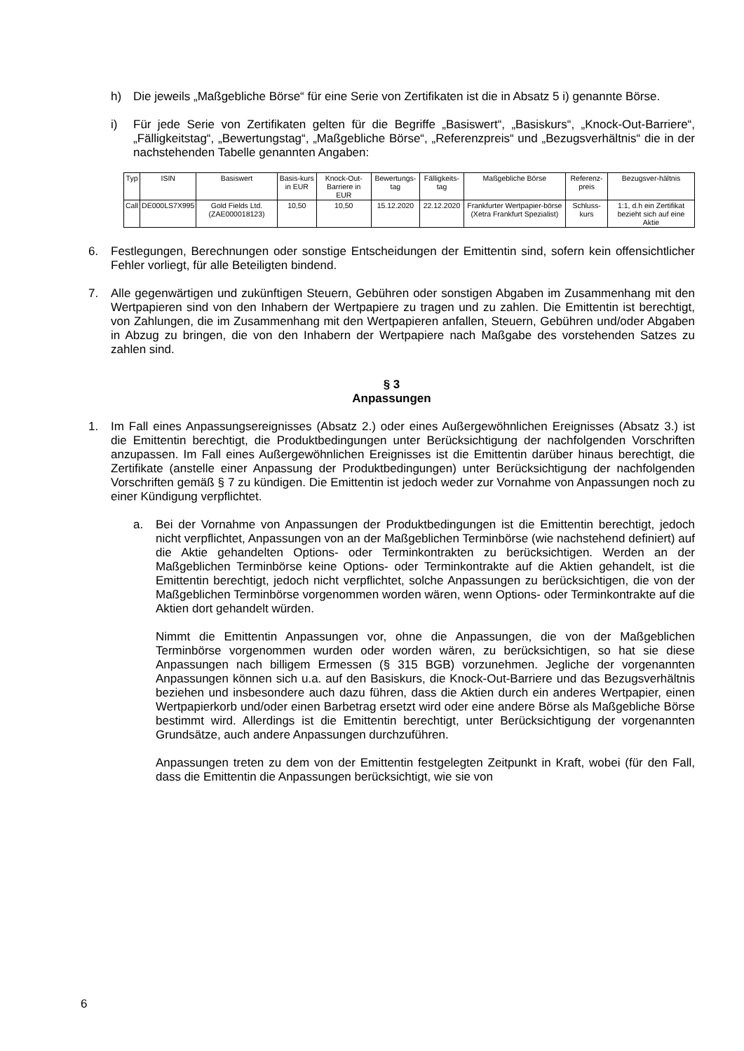h) Die jeweils „Maßgebliche Börse“ für eine Serie von Zertifikaten ist die in Absatz 5 i) genannte Börse.
i) Für jede Serie von Zertifikaten gelten für die Begriffe „Basiswert“, „Basiskurs“, „Knock-Out-Barriere“, „Fälligkeitstag“, „Bewertungstag“, „Maßgebliche Börse“, „Referenzpreis“ und „Bezugsverhältnis“ die in der nachstehenden Tabelle genannten Angaben:
| Typ | ISIN | Basiswert | Basis-kurs in EUR | Knock-Out-Barriere in EUR | Bewertungs-tag | Fälligkeits-tag | Maßgebliche Börse | Referenz-preis | Bezugsver-hältnis |
| --- | --- | --- | --- | --- | --- | --- | --- | --- | --- |
| Call | DE000LS7X995 | Gold Fields Ltd. (ZAE000018123) | 10,50 | 10,50 | 15.12.2020 | 22.12.2020 | Frankfurter Wertpapier-börse (Xetra Frankfurt Spezialist) | Schluss-kurs | 1:1, d.h ein Zertifikat bezieht sich auf eine Aktie |
6. Festlegungen, Berechnungen oder sonstige Entscheidungen der Emittentin sind, sofern kein offensichtlicher Fehler vorliegt, für alle Beteiligten bindend.
7. Alle gegenwärtigen und zukünftigen Steuern, Gebühren oder sonstigen Abgaben im Zusammenhang mit den Wertpapieren sind von den Inhabern der Wertpapiere zu tragen und zu zahlen. Die Emittentin ist berechtigt, von Zahlungen, die im Zusammenhang mit den Wertpapieren anfallen, Steuern, Gebühren und/oder Abgaben in Abzug zu bringen, die von den Inhabern der Wertpapiere nach Maßgabe des vorstehenden Satzes zu zahlen sind.
§ 3
Anpassungen
1. Im Fall eines Anpassungsereignisses (Absatz 2.) oder eines Außergewöhnlichen Ereignisses (Absatz 3.) ist die Emittentin berechtigt, die Produktbedingungen unter Berücksichtigung der nachfolgenden Vorschriften anzupassen. Im Fall eines Außergewöhnlichen Ereignisses ist die Emittentin darüber hinaus berechtigt, die Zertifikate (anstelle einer Anpassung der Produktbedingungen) unter Berücksichtigung der nachfolgenden Vorschriften gemäß § 7 zu kündigen. Die Emittentin ist jedoch weder zur Vornahme von Anpassungen noch zu einer Kündigung verpflichtet.
a. Bei der Vornahme von Anpassungen der Produktbedingungen ist die Emittentin berechtigt, jedoch nicht verpflichtet, Anpassungen von an der Maßgeblichen Terminbörse (wie nachstehend definiert) auf die Aktie gehandelten Options- oder Terminkontrakten zu berücksichtigen. Werden an der Maßgeblichen Terminbörse keine Options- oder Terminkontrakte auf die Aktien gehandelt, ist die Emittentin berechtigt, jedoch nicht verpflichtet, solche Anpassungen zu berücksichtigen, die von der Maßgeblichen Terminbörse vorgenommen worden wären, wenn Options- oder Terminkontrakte auf die Aktien dort gehandelt würden.
Nimmt die Emittentin Anpassungen vor, ohne die Anpassungen, die von der Maßgeblichen Terminbörse vorgenommen wurden oder worden wären, zu berücksichtigen, so hat sie diese Anpassungen nach billigem Ermessen (§ 315 BGB) vorzunehmen. Jegliche der vorgenannten Anpassungen können sich u.a. auf den Basiskurs, die Knock-Out-Barriere und das Bezugsverhältnis beziehen und insbesondere auch dazu führen, dass die Aktien durch ein anderes Wertpapier, einen Wertpapierkorb und/oder einen Barbetrag ersetzt wird oder eine andere Börse als Maßgebliche Börse bestimmt wird. Allerdings ist die Emittentin berechtigt, unter Berücksichtigung der vorgenannten Grundsätze, auch andere Anpassungen durchzuführen.
Anpassungen treten zu dem von der Emittentin festgelegten Zeitpunkt in Kraft, wobei (für den Fall, dass die Emittentin die Anpassungen berücksichtigt, wie sie von
6